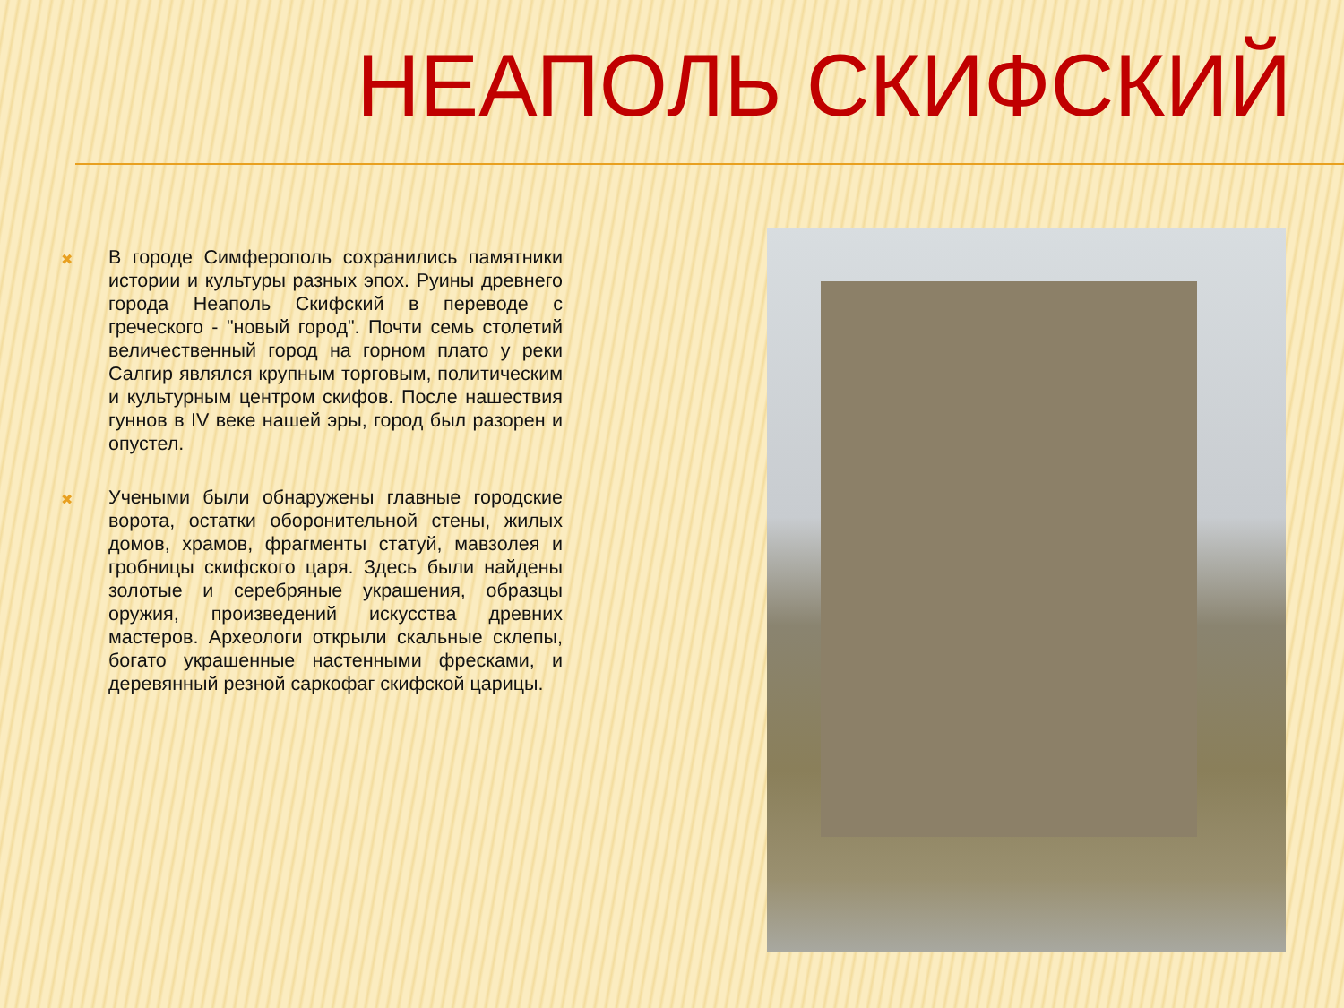НЕАПОЛЬ СКИФСКИЙ
✖
В городе Симферополь сохранились памятники истории и культуры разных эпох. Руины древнего города Неаполь Скифский в переводе с греческого - "новый город". Почти семь столетий величественный город на горном плато у реки Салгир являлся крупным торговым, политическим и культурным центром скифов. После нашествия гуннов в IV веке нашей эры, город был разорен и опустел.
✖
Учеными были обнаружены главные городские ворота, остатки оборонительной стены, жилых домов, храмов, фрагменты статуй, мавзолея и гробницы скифского царя. Здесь были найдены золотые и серебряные украшения, образцы оружия, произведений искусства древних мастеров. Археологи открыли скальные склепы, богато украшенные настенными фресками, и деревянный резной саркофаг скифской царицы.